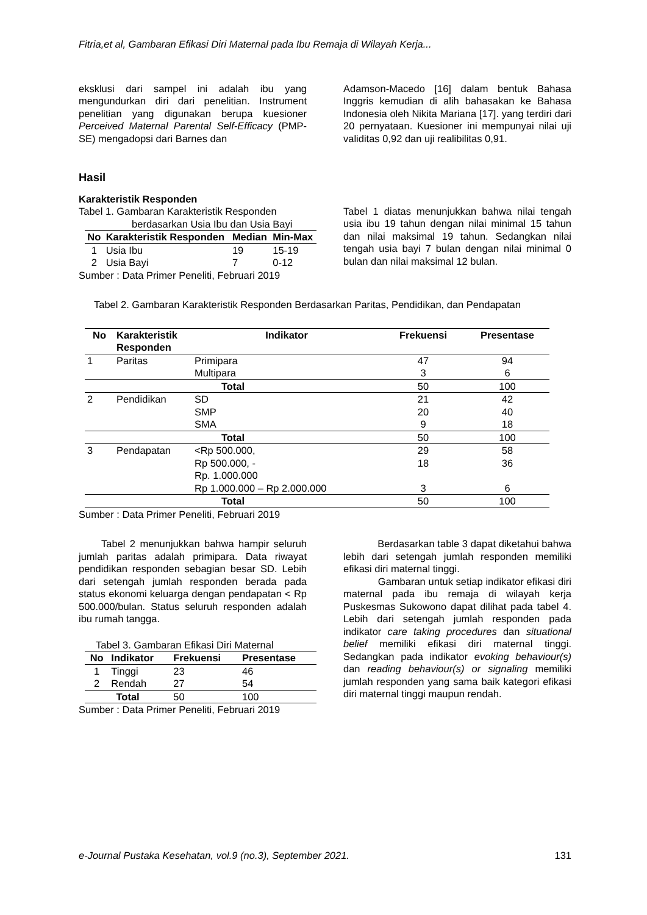Fitria,et al, Gambaran Efikasi Diri Maternal pada Ibu Remaja di Wilayah Kerja...
eksklusi dari sampel ini adalah ibu yang mengundurkan diri dari penelitian. Instrument penelitian yang digunakan berupa kuesioner Perceived Maternal Parental Self-Efficacy (PMP-SE) mengadopsi dari Barnes dan
Adamson-Macedo [16] dalam bentuk Bahasa Inggris kemudian di alih bahasakan ke Bahasa Indonesia oleh Nikita Mariana [17]. yang terdiri dari 20 pernyataan. Kuesioner ini mempunyai nilai uji validitas 0,92 dan uji realibilitas 0,91.
Hasil
Karakteristik Responden
Tabel 1. Gambaran Karakteristik Responden
berdasarkan Usia Ibu dan Usia Bayi
| No | Karakteristik Responden | Median | Min-Max |
| --- | --- | --- | --- |
| 1 | Usia Ibu | 19 | 15-19 |
| 2 | Usia Bayi | 7 | 0-12 |
Sumber : Data Primer Peneliti, Februari 2019
Tabel 1 diatas menunjukkan bahwa nilai tengah usia ibu 19 tahun dengan nilai minimal 15 tahun dan nilai maksimal 19 tahun. Sedangkan nilai tengah usia bayi 7 bulan dengan nilai minimal 0 bulan dan nilai maksimal 12 bulan.
Tabel 2. Gambaran Karakteristik Responden Berdasarkan Paritas, Pendidikan, dan Pendapatan
| No | Karakteristik Responden | Indikator | Frekuensi | Presentase |
| --- | --- | --- | --- | --- |
| 1 | Paritas | Primipara | 47 | 94 |
| | | Multipara | 3 | 6 |
| Total | | | 50 | 100 |
| 2 | Pendidikan | SD | 21 | 42 |
| | | SMP | 20 | 40 |
| | | SMA | 9 | 18 |
| Total | | | 50 | 100 |
| 3 | Pendapatan | <Rp 500.000, | 29 | 58 |
| | | Rp 500.000, - Rp. 1.000.000 | 18 | 36 |
| | | Rp 1.000.000 – Rp 2.000.000 | 3 | 6 |
| Total | | | 50 | 100 |
Sumber : Data Primer Peneliti, Februari 2019
Tabel 2 menunjukkan bahwa hampir seluruh jumlah paritas adalah primipara. Data riwayat pendidikan responden sebagian besar SD. Lebih dari setengah jumlah responden berada pada status ekonomi keluarga dengan pendapatan < Rp 500.000/bulan. Status seluruh responden adalah ibu rumah tangga.
Tabel 3. Gambaran Efikasi Diri Maternal
| No | Indikator | Frekuensi | Presentase |
| --- | --- | --- | --- |
| 1 | Tinggi | 23 | 46 |
| 2 | Rendah | 27 | 54 |
| Total | | 50 | 100 |
Sumber : Data Primer Peneliti, Februari 2019
Berdasarkan table 3 dapat diketahui bahwa lebih dari setengah jumlah responden memiliki efikasi diri maternal tinggi.
Gambaran untuk setiap indikator efikasi diri maternal pada ibu remaja di wilayah kerja Puskesmas Sukowono dapat dilihat pada tabel 4. Lebih dari setengah jumlah responden pada indikator care taking procedures dan situational belief memiliki efikasi diri maternal tinggi. Sedangkan pada indikator evoking behaviour(s) dan reading behaviour(s) or signaling memiliki jumlah responden yang sama baik kategori efikasi diri maternal tinggi maupun rendah.
e-Journal Pustaka Kesehatan, vol.9 (no.3), September 2021. 131